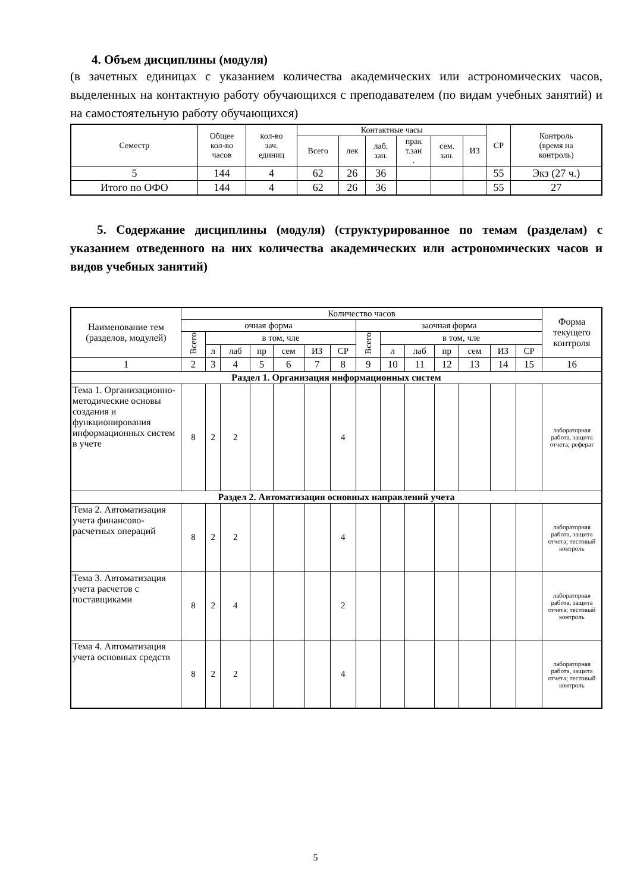4. Объем дисциплины (модуля)
(в зачетных единицах с указанием количества академических или астрономических часов, выделенных на контактную работу обучающихся с преподавателем (по видам учебных занятий) и на самостоятельную работу обучающихся)
| Семестр | Общее кол-во часов | кол-во зач. единиц | Контактные часы | | | | | | СР | Контроль (время на контроль) |
| --- | --- | --- | --- | --- | --- | --- | --- | --- | --- | --- |
| | | | Всего | лек | лаб. зан. | прак т.зан . | сем. зан. | ИЗ | | |
| 5 | 144 | 4 | 62 | 26 | 36 | | | | 55 | Экз (27 ч.) |
| Итого по ОФО | 144 | 4 | 62 | 26 | 36 | | | | 55 | 27 |
5. Содержание дисциплины (модуля) (структурированное по темам (разделам) с указанием отведенного на них количества академических или астрономических часов и видов учебных занятий)
| Наименование тем (разделов, модулей) | Количество часов | | | | | | | | | | | | | | Форма текущего контроля |
| --- | --- | --- | --- | --- | --- | --- | --- | --- | --- | --- | --- | --- | --- | --- | --- |
| | очная форма | | | | | | | заочная форма | | | | | | | |
| | Всего | в том, члe | | | | | | Всего | в том, члe | | | | | | |
| | | л | лаб | пр | сем | ИЗ | СР | | л | лаб | пр | сем | ИЗ | СР | |
| 1 | 2 | 3 | 4 | 5 | 6 | 7 | 8 | 9 | 10 | 11 | 12 | 13 | 14 | 15 | 16 |
| Раздел 1. Организация информационных систем | | | | | | | | | | | | | | | |
| Тема 1. Организационно-методические основы создания и функционирования информационных систем в учете | 8 | 2 | 2 | | | | 4 | | | | | | | | лабораторная работа, защита отчета; реферат |
| Раздел 2. Автоматизация основных направлений учета | | | | | | | | | | | | | | | |
| Тема 2. Автоматизация учета финансово-расчетных операций | 8 | 2 | 2 | | | | 4 | | | | | | | | лабораторная работа, защита отчета; тестовый контроль |
| Тема 3. Автоматизация учета расчетов с поставщиками | 8 | 2 | 4 | | | | 2 | | | | | | | | лабораторная работа, защита отчета; тестовый контроль |
| Тема 4. Автоматизация учета основных средств | 8 | 2 | 2 | | | | 4 | | | | | | | | лабораторная работа, защита отчета; тестовый контроль |
5